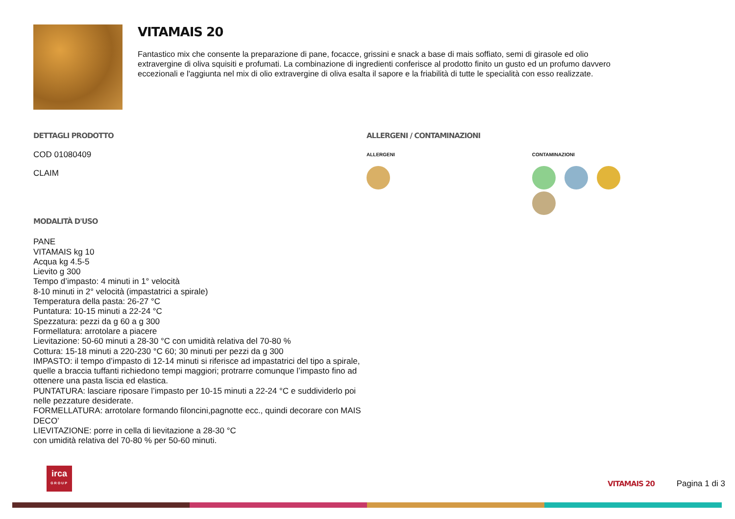VITAMAIS 20
Fantastico mix che consente la preparazione di pane, focacce, grissini e snack a base di mais soffiato, semi di girasole ed olio extravergine di oliva squisiti e profumati. La combinazione di ingredienti conferisce al prodotto finito un gusto ed un profumo davvero eccezionali e l'aggiunta nel mix di olio extravergine di oliva esalta il sapore e la friabilità di tutte le specialità con esso realizzate.
DETTAGLI PRODOTTO
COD 01080409
CLAIM
ALLERGENI / CONTAMINAZIONI
ALLERGENI CONTAMINAZIONI
MODALITÀ D'USO
PANE
VITAMAIS kg 10
Acqua kg 4.5-5
Lievito g 300
Tempo d’impasto: 4 minuti in 1° velocità
8-10 minuti in 2° velocità (impastatrici a spirale)
Temperatura della pasta: 26-27 °C
Puntatura: 10-15 minuti a 22-24 °C
Spezzatura: pezzi da g 60 a g 300
Formellatura: arrotolare a piacere
Lievitazione: 50-60 minuti a 28-30 °C con umidità relativa del 70-80 %
Cottura: 15-18 minuti a 220-230 °C 60; 30 minuti per pezzi da g 300
IMPASTO: il tempo d’impasto di 12-14 minuti si riferisce ad impastatrici del tipo a spirale,
quelle a braccia tuffanti richiedono tempi maggiori; protrarre comunque l’impasto fino ad
ottenere una pasta liscia ed elastica.
PUNTATURA: lasciare riposare l’impasto per 10-15 minuti a 22-24 °C e suddividerlo poi
nelle pezzature desiderate.
FORMELLATURA: arrotolare formando filoncini,pagnotte ecc., quindi decorare con MAIS
DECO’
LIEVITAZIONE: porre in cella di lievitazione a 28-30 °C
con umidità relativa del 70-80 % per 50-60 minuti.
irca
GROUP
VITAMAIS 20 Pagina 1 di 3